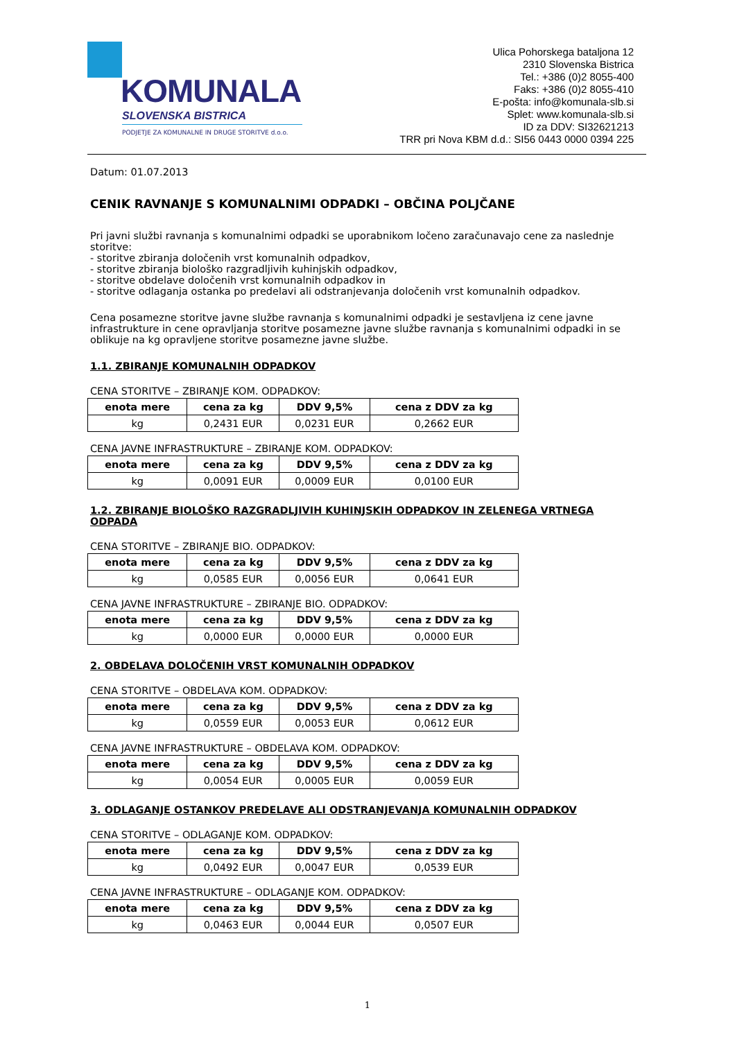KOMUNALA
SLOVENSKA BISTRICA
PODJETJE ZA KOMUNALNE IN DRUGE STORITVE d.o.o.
Ulica Pohorskega bataljona 12
2310 Slovenska Bistrica
Tel.: +386 (0)2 8055-400
Faks: +386 (0)2 8055-410
E-pošta: info@komunala-slb.si
Splet: www.komunala-slb.si
ID za DDV: SI32621213
TRR pri Nova KBM d.d.: SI56 0443 0000 0394 225
Datum: 01.07.2013
CENIK RAVNANJE S KOMUNALNIMI ODPADKI – OBČINA POLJČANE
Pri javni službi ravnanja s komunalnimi odpadki se uporabnikom ločeno zaračunavajo cene za naslednje storitve:
- storitve zbiranja določenih vrst komunalnih odpadkov,
- storitve zbiranja biološko razgradljivih kuhinjskih odpadkov,
- storitve obdelave določenih vrst komunalnih odpadkov in
- storitve odlaganja ostanka po predelavi ali odstranjevanja določenih vrst komunalnih odpadkov.
Cena posamezne storitve javne službe ravnanja s komunalnimi odpadki je sestavljena iz cene javne infrastrukture in cene opravljanja storitve posamezne javne službe ravnanja s komunalnimi odpadki in se oblikuje na kg opravljene storitve posamezne javne službe.
1.1. ZBIRANJE KOMUNALNIH ODPADKOV
CENA STORITVE – ZBIRANJE KOM. ODPADKOV:
| enota mere | cena za kg | DDV 9,5% | cena z DDV za kg |
| --- | --- | --- | --- |
| kg | 0,2431 EUR | 0,0231 EUR | 0,2662 EUR |
CENA JAVNE INFRASTRUKTURE – ZBIRANJE KOM. ODPADKOV:
| enota mere | cena za kg | DDV 9,5% | cena z DDV za kg |
| --- | --- | --- | --- |
| kg | 0,0091 EUR | 0,0009 EUR | 0,0100 EUR |
1.2. ZBIRANJE BIOLOŠKO RAZGRADLJIVIH KUHINJSKIH ODPADKOV IN ZELENEGA VRTNEGA ODPADA
CENA STORITVE – ZBIRANJE BIO. ODPADKOV:
| enota mere | cena za kg | DDV 9,5% | cena z DDV za kg |
| --- | --- | --- | --- |
| kg | 0,0585 EUR | 0,0056 EUR | 0,0641 EUR |
CENA JAVNE INFRASTRUKTURE – ZBIRANJE BIO. ODPADKOV:
| enota mere | cena za kg | DDV 9,5% | cena z DDV za kg |
| --- | --- | --- | --- |
| kg | 0,0000 EUR | 0,0000 EUR | 0,0000 EUR |
2. OBDELAVA DOLOČENIH VRST KOMUNALNIH ODPADKOV
CENA STORITVE – OBDELAVA KOM. ODPADKOV:
| enota mere | cena za kg | DDV 9,5% | cena z DDV za kg |
| --- | --- | --- | --- |
| kg | 0,0559 EUR | 0,0053 EUR | 0,0612 EUR |
CENA JAVNE INFRASTRUKTURE – OBDELAVA KOM. ODPADKOV:
| enota mere | cena za kg | DDV 9,5% | cena z DDV za kg |
| --- | --- | --- | --- |
| kg | 0,0054 EUR | 0,0005 EUR | 0,0059 EUR |
3. ODLAGANJE OSTANKOV PREDELAVE ALI ODSTRANJEVANJA KOMUNALNIH ODPADKOV
CENA STORITVE – ODLAGANJE KOM. ODPADKOV:
| enota mere | cena za kg | DDV 9,5% | cena z DDV za kg |
| --- | --- | --- | --- |
| kg | 0,0492 EUR | 0,0047 EUR | 0,0539 EUR |
CENA JAVNE INFRASTRUKTURE – ODLAGANJE KOM. ODPADKOV:
| enota mere | cena za kg | DDV 9,5% | cena z DDV za kg |
| --- | --- | --- | --- |
| kg | 0,0463 EUR | 0,0044 EUR | 0,0507 EUR |
1